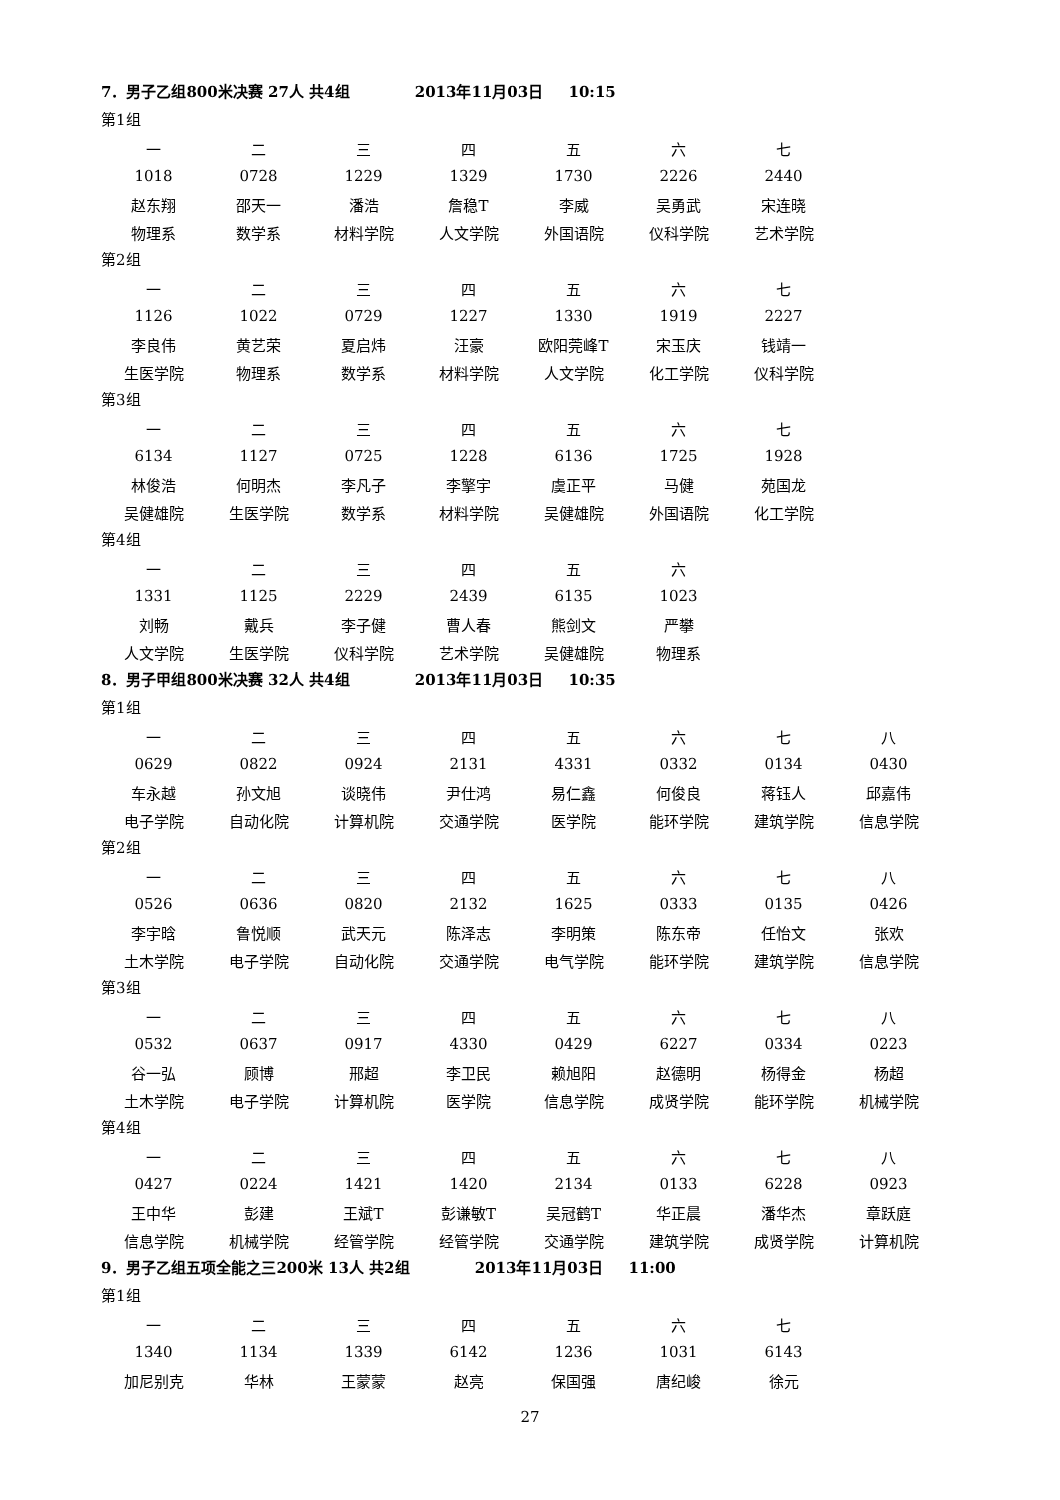7．男子乙组800米决赛 27人 共4组 2013年11月03日 10:15
第1组
| 一 | 二 | 三 | 四 | 五 | 六 | 七 |
| 1018 | 0728 | 1229 | 1329 | 1730 | 2226 | 2440 |
| 赵东翔 | 邵天一 | 潘浩 | 詹稳T | 李威 | 吴勇武 | 宋连晓 |
| 物理系 | 数学系 | 材料学院 | 人文学院 | 外国语院 | 仪科学院 | 艺术学院 |
第2组
| 一 | 二 | 三 | 四 | 五 | 六 | 七 |
| 1126 | 1022 | 0729 | 1227 | 1330 | 1919 | 2227 |
| 李良伟 | 黄艺荣 | 夏启炜 | 汪豪 | 欧阳莞峰T | 宋玉庆 | 钱靖一 |
| 生医学院 | 物理系 | 数学系 | 材料学院 | 人文学院 | 化工学院 | 仪科学院 |
第3组
| 一 | 二 | 三 | 四 | 五 | 六 | 七 |
| 6134 | 1127 | 0725 | 1228 | 6136 | 1725 | 1928 |
| 林俊浩 | 何明杰 | 李凡子 | 李擎宇 | 虞正平 | 马健 | 苑国龙 |
| 吴健雄院 | 生医学院 | 数学系 | 材料学院 | 吴健雄院 | 外国语院 | 化工学院 |
第4组
| 一 | 二 | 三 | 四 | 五 | 六 |
| 1331 | 1125 | 2229 | 2439 | 6135 | 1023 |
| 刘畅 | 戴兵 | 李子健 | 曹人春 | 熊剑文 | 严攀 |
| 人文学院 | 生医学院 | 仪科学院 | 艺术学院 | 吴健雄院 | 物理系 |
8．男子甲组800米决赛 32人 共4组 2013年11月03日 10:35
第1组
| 一 | 二 | 三 | 四 | 五 | 六 | 七 | 八 |
| 0629 | 0822 | 0924 | 2131 | 4331 | 0332 | 0134 | 0430 |
| 车永越 | 孙文旭 | 谈晓伟 | 尹仕鸿 | 易仁鑫 | 何俊良 | 蒋钰人 | 邱嘉伟 |
| 电子学院 | 自动化院 | 计算机院 | 交通学院 | 医学院 | 能环学院 | 建筑学院 | 信息学院 |
第2组
| 一 | 二 | 三 | 四 | 五 | 六 | 七 | 八 |
| 0526 | 0636 | 0820 | 2132 | 1625 | 0333 | 0135 | 0426 |
| 李宇晗 | 鲁悦顺 | 武天元 | 陈泽志 | 李明策 | 陈东帝 | 任怡文 | 张欢 |
| 土木学院 | 电子学院 | 自动化院 | 交通学院 | 电气学院 | 能环学院 | 建筑学院 | 信息学院 |
第3组
| 一 | 二 | 三 | 四 | 五 | 六 | 七 | 八 |
| 0532 | 0637 | 0917 | 4330 | 0429 | 6227 | 0334 | 0223 |
| 谷一弘 | 顾博 | 邢超 | 李卫民 | 赖旭阳 | 赵德明 | 杨得金 | 杨超 |
| 土木学院 | 电子学院 | 计算机院 | 医学院 | 信息学院 | 成贤学院 | 能环学院 | 机械学院 |
第4组
| 一 | 二 | 三 | 四 | 五 | 六 | 七 | 八 |
| 0427 | 0224 | 1421 | 1420 | 2134 | 0133 | 6228 | 0923 |
| 王中华 | 彭建 | 王斌T | 彭谦敏T | 吴冠鹤T | 华正晨 | 潘华杰 | 章跃庭 |
| 信息学院 | 机械学院 | 经管学院 | 经管学院 | 交通学院 | 建筑学院 | 成贤学院 | 计算机院 |
9．男子乙组五项全能之三200米 13人 共2组 2013年11月03日 11:00
第1组
| 一 | 二 | 三 | 四 | 五 | 六 | 七 |
| 1340 | 1134 | 1339 | 6142 | 1236 | 1031 | 6143 |
| 加尼别克 | 华林 | 王蒙蒙 | 赵亮 | 保国强 | 唐纪峻 | 徐元 |
27